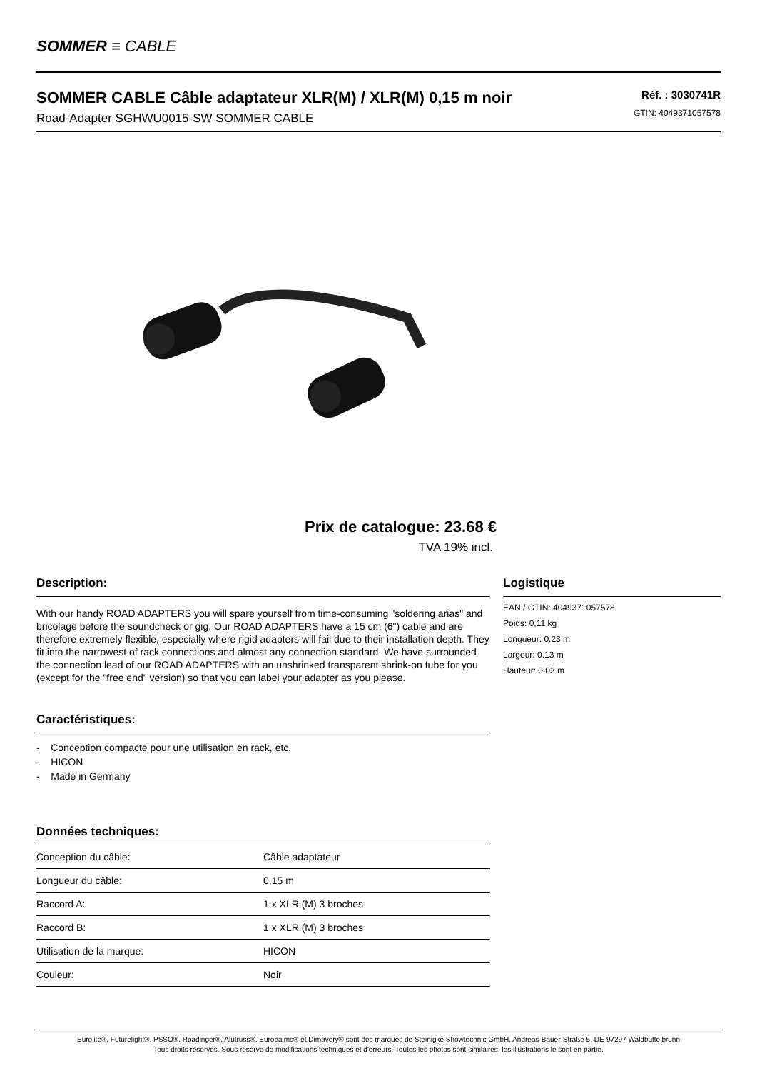SOMMER ≡ CABLE
SOMMER CABLE Câble adaptateur XLR(M) / XLR(M) 0,15 m noir
Road-Adapter SGHWU0015-SW SOMMER CABLE
Réf. : 3030741R
GTIN: 4049371057578
Prix de catalogue: 23.68 €
TVA 19% incl.
Description:
With our handy ROAD ADAPTERS you will spare yourself from time-consuming "soldering arias" and bricolage before the soundcheck or gig. Our ROAD ADAPTERS have a 15 cm (6") cable and are therefore extremely flexible, especially where rigid adapters will fail due to their installation depth. They fit into the narrowest of rack connections and almost any connection standard. We have surrounded the connection lead of our ROAD ADAPTERS with an unshrinked transparent shrink-on tube for you (except for the "free end" version) so that you can label your adapter as you please.
Caractéristiques:
- Conception compacte pour une utilisation en rack, etc.
- HICON
- Made in Germany
Données techniques:
| Conception du câble: | Câble adaptateur |
| Longueur du câble: | 0,15 m |
| Raccord A: | 1 x XLR (M) 3 broches |
| Raccord B: | 1 x XLR (M) 3 broches |
| Utilisation de la marque: | HICON |
| Couleur: | Noir |
Logistique
EAN / GTIN: 4049371057578
Poids: 0,11 kg
Longueur: 0.23 m
Largeur: 0.13 m
Hauteur: 0.03 m
Eurolite®, Futurelight®, PSSO®, Roadinger®, Alutruss®, Europalms® et Dimavery® sont des marques de Steinigke Showtechnic GmbH, Andreas-Bauer-Straße 5, DE-97297 Waldbüttelbrunn
Tous droits réservés. Sous réserve de modifications techniques et d'erreurs. Toutes les photos sont similaires, les illustrations le sont en partie.